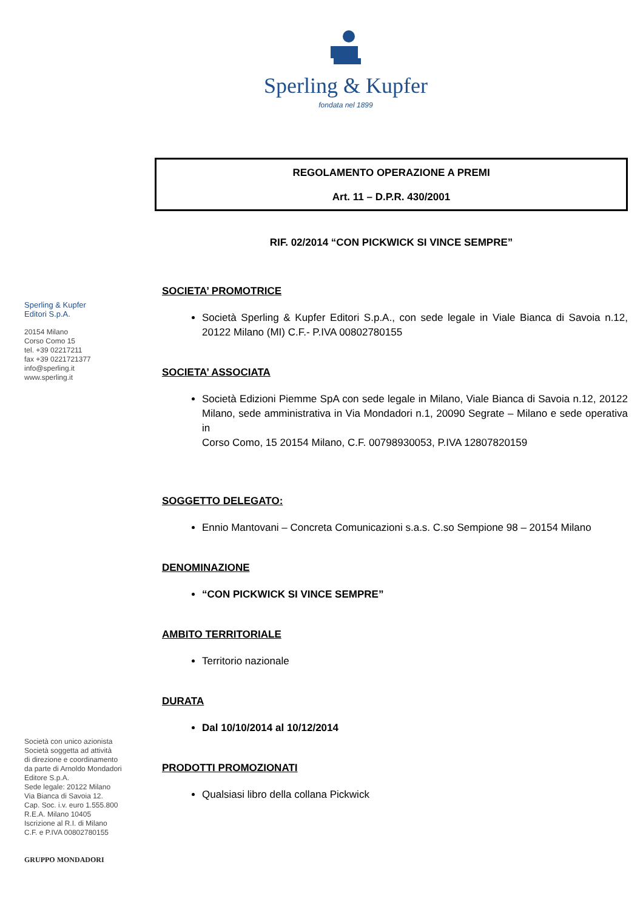Sperling & Kupfer
fondata nel 1899
Sperling & Kupfer
Editori S.p.A.
20154 Milano
Corso Como 15
tel. +39 02217211
fax +39 0221721377
info@sperling.it
www.sperling.it
Società con unico azionista
Società soggetta ad attività
di direzione e coordinamento
da parte di Arnoldo Mondadori
Editore S.p.A.
Sede legale: 20122 Milano
Via Bianca di Savoia 12.
Cap. Soc. i.v. euro 1.555.800
R.E.A. Milano 10405
Iscrizione al R.I. di Milano
C.F. e P.IVA 00802780155
GRUPPO MONDADORI
REGOLAMENTO OPERAZIONE A PREMI
Art. 11 – D.P.R. 430/2001
RIF. 02/2014 “CON PICKWICK SI VINCE SEMPRE”
SOCIETA’ PROMOTRICE
Società Sperling & Kupfer Editori S.p.A., con sede legale in Viale Bianca di Savoia n.12, 20122 Milano (MI) C.F.- P.IVA 00802780155
SOCIETA’ ASSOCIATA
Società Edizioni Piemme SpA con sede legale in Milano, Viale Bianca di Savoia n.12, 20122 Milano, sede amministrativa in Via Mondadori n.1, 20090 Segrate – Milano e sede operativa in
Corso Como, 15 20154 Milano, C.F. 00798930053, P.IVA 12807820159
SOGGETTO DELEGATO:
Ennio Mantovani – Concreta Comunicazioni s.a.s. C.so Sempione 98 – 20154 Milano
DENOMINAZIONE
“CON PICKWICK SI VINCE SEMPRE”
AMBITO TERRITORIALE
Territorio nazionale
DURATA
Dal 10/10/2014 al 10/12/2014
PRODOTTI PROMOZIONATI
Qualsiasi libro della collana Pickwick